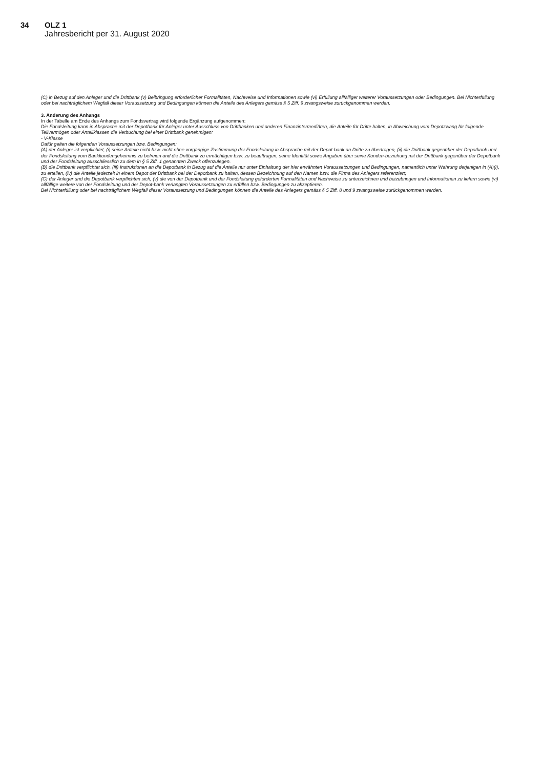34 OLZ 1
Jahresbericht per 31. August 2020
(C) in Bezug auf den Anleger und die Drittbank (v) Beibringung erforderlicher Formalitäten, Nachweise und Informationen sowie (vi) Erfüllung allfälliger weiterer Voraussetzungen oder Bedingungen. Bei Nichterfüllung oder bei nachträglichem Wegfall dieser Voraussetzung und Bedingungen können die Anteile des Anlegers gemäss § 5 Ziff. 9 zwangsweise zurückgenommen werden.
3. Änderung des Anhangs
In der Tabelle am Ende des Anhangs zum Fondsvertrag wird folgende Ergänzung aufgenommen:
Die Fondsleitung kann in Absprache mit der Depotbank für Anleger unter Ausschluss von Drittbanken und anderen Finanzintermediären, die Anteile für Dritte halten, in Abweichung vom Depotzwang für folgende Teilvermögen oder Anteilklassen die Verbuchung bei einer Drittbank genehmigen:
- V-Klasse
Dafür gelten die folgenden Voraussetzungen bzw. Bedingungen:
(A) der Anleger ist verpflichtet, (i) seine Anteile nicht bzw. nicht ohne vorgängige Zustimmung der Fondsleitung in Absprache mit der Depot-bank an Dritte zu übertragen, (ii) die Drittbank gegenüber der Depotbank und der Fondsleitung vom Bankkundengeheimnis zu befreien und die Drittbank zu ermächtigen bzw. zu beauftragen, seine Identität sowie Angaben über seine Kunden-beziehung mit der Drittbank gegenüber der Depotbank und der Fondsleitung ausschliesslich zu dem in § 5 Ziff. 1 genannten Zweck offenzulegen.
(B) die Drittbank verpflichtet sich, (iii) Instruktionen an die Depotbank in Bezug auf die Anteile nur unter Einhaltung der hier erwähnten Voraussetzungen und Bedingungen, namentlich unter Wahrung derjenigen in (A)(i), zu erteilen, (iv) die Anteile jederzeit in einem Depot der Drittbank bei der Depotbank zu halten, dessen Bezeichnung auf den Namen bzw. die Firma des Anlegers referenziert;
(C) der Anleger und die Depotbank verpflichten sich, (v) die von der Depotbank und der Fondsleitung geforderten Formalitäten und Nachweise zu unterzeichnen und beizubringen und Informationen zu liefern sowie (vi) allfällige weitere von der Fondsleitung und der Depot-bank verlangten Voraussetzungen zu erfüllen bzw. Bedingungen zu akzeptieren.
Bei Nichterfüllung oder bei nachträglichem Wegfall dieser Voraussetzung und Bedingungen können die Anteile des Anlegers gemäss § 5 Ziff. 8 und 9 zwangsweise zurückgenommen werden.